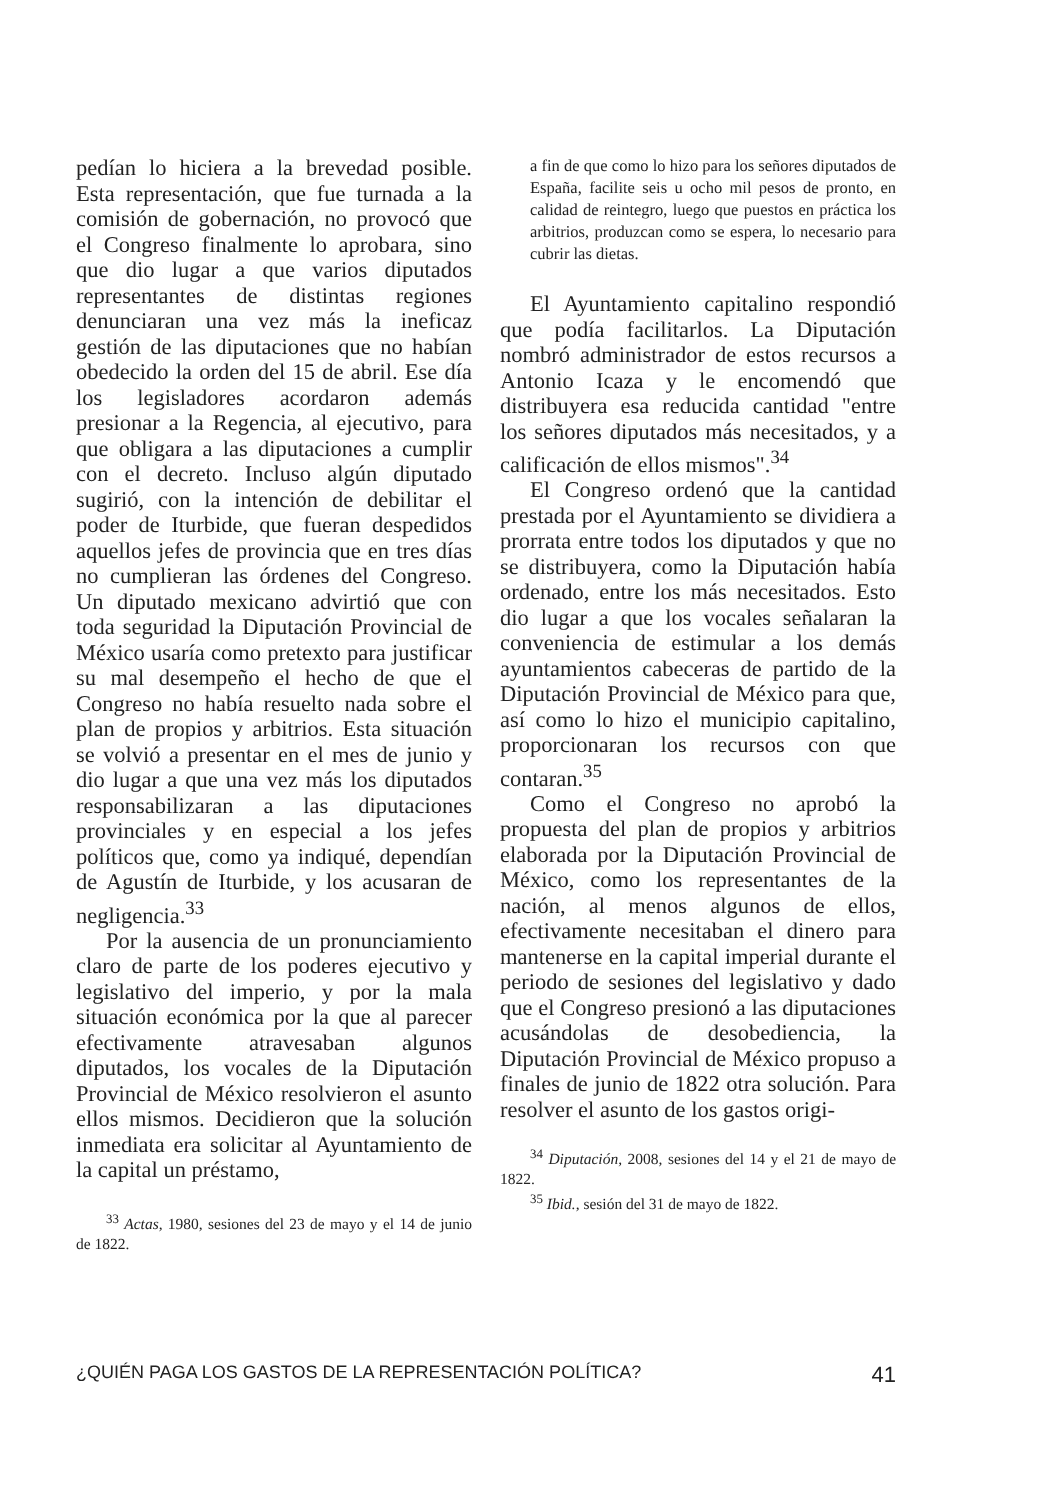pedían lo hiciera a la brevedad posible. Esta representación, que fue turnada a la comisión de gobernación, no provocó que el Congreso finalmente lo aprobara, sino que dio lugar a que varios diputados representantes de distintas regiones denunciaran una vez más la ineficaz gestión de las diputaciones que no habían obedecido la orden del 15 de abril. Ese día los legisladores acordaron además presionar a la Regencia, al ejecutivo, para que obligara a las diputaciones a cumplir con el decreto. Incluso algún diputado sugirió, con la intención de debilitar el poder de Iturbide, que fueran despedidos aquellos jefes de provincia que en tres días no cumplieran las órdenes del Congreso. Un diputado mexicano advirtió que con toda seguridad la Diputación Provincial de México usaría como pretexto para justificar su mal desempeño el hecho de que el Congreso no había resuelto nada sobre el plan de propios y arbitrios. Esta situación se volvió a presentar en el mes de junio y dio lugar a que una vez más los diputados responsabilizaran a las diputaciones provinciales y en especial a los jefes políticos que, como ya indiqué, dependían de Agustín de Iturbide, y los acusaran de negligencia.<sup>33</sup>
Por la ausencia de un pronunciamiento claro de parte de los poderes ejecutivo y legislativo del imperio, y por la mala situación económica por la que al parecer efectivamente atravesaban algunos diputados, los vocales de la Diputación Provincial de México resolvieron el asunto ellos mismos. Decidieron que la solución inmediata era solicitar al Ayuntamiento de la capital un préstamo,
<sup>33</sup> Actas, 1980, sesiones del 23 de mayo y el 14 de junio de 1822.
a fin de que como lo hizo para los señores diputados de España, facilite seis u ocho mil pesos de pronto, en calidad de reintegro, luego que puestos en práctica los arbitrios, produzcan como se espera, lo necesario para cubrir las dietas.
El Ayuntamiento capitalino respondió que podía facilitarlos. La Diputación nombró administrador de estos recursos a Antonio Icaza y le encomendó que distribuyera esa reducida cantidad "entre los señores diputados más necesitados, y a calificación de ellos mismos".<sup>34</sup>
El Congreso ordenó que la cantidad prestada por el Ayuntamiento se dividiera a prorrata entre todos los diputados y que no se distribuyera, como la Diputación había ordenado, entre los más necesitados. Esto dio lugar a que los vocales señalaran la conveniencia de estimular a los demás ayuntamientos cabeceras de partido de la Diputación Provincial de México para que, así como lo hizo el municipio capitalino, proporcionaran los recursos con que contaran.<sup>35</sup>
Como el Congreso no aprobó la propuesta del plan de propios y arbitrios elaborada por la Diputación Provincial de México, como los representantes de la nación, al menos algunos de ellos, efectivamente necesitaban el dinero para mantenerse en la capital imperial durante el periodo de sesiones del legislativo y dado que el Congreso presionó a las diputaciones acusándolas de desobediencia, la Diputación Provincial de México propuso a finales de junio de 1822 otra solución. Para resolver el asunto de los gastos origi-
<sup>34</sup> Diputación, 2008, sesiones del 14 y el 21 de mayo de 1822.
<sup>35</sup> Ibid., sesión del 31 de mayo de 1822.
¿QUIÉN PAGA LOS GASTOS DE LA REPRESENTACIÓN POLÍTICA? 41